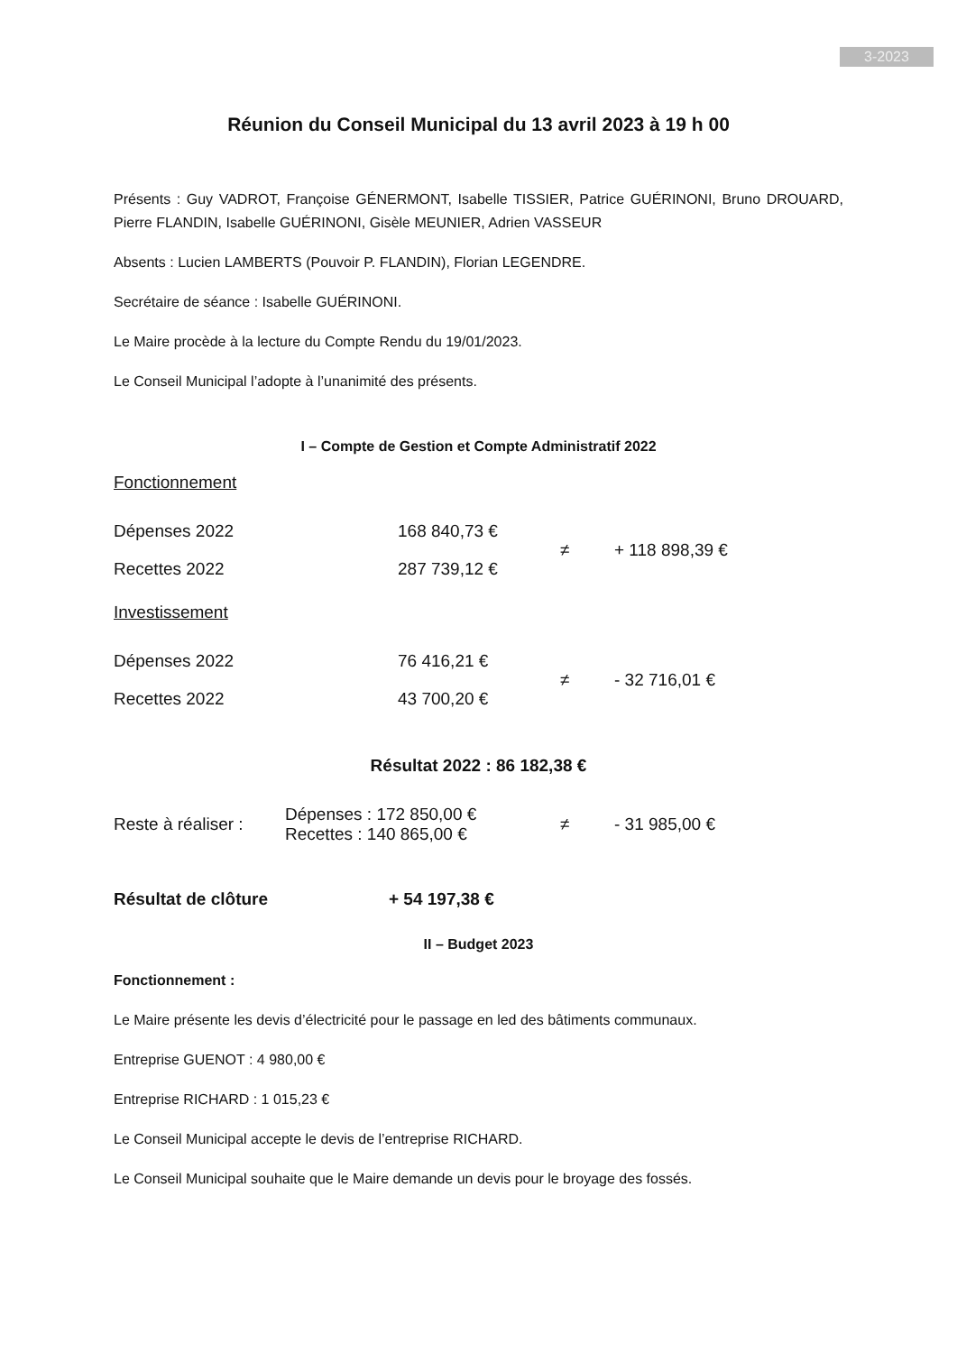3-2023
Réunion du Conseil Municipal du 13 avril 2023 à 19 h 00
Présents : Guy VADROT, Françoise GÉNERMONT, Isabelle TISSIER, Patrice GUÉRINONI, Bruno DROUARD, Pierre FLANDIN, Isabelle GUÉRINONI, Gisèle MEUNIER, Adrien VASSEUR
Absents : Lucien LAMBERTS (Pouvoir P. FLANDIN), Florian LEGENDRE.
Secrétaire de séance : Isabelle GUÉRINONI.
Le Maire procède à la lecture du Compte Rendu du 19/01/2023.
Le Conseil Municipal l’adopte à l’unanimité des présents.
I – Compte de Gestion et Compte Administratif 2022
Fonctionnement
| Dépenses 2022 | 168 840,73 € | ≠ | + 118 898,39 € |
| Recettes 2022 | 287 739,12 € | | |
Investissement
| Dépenses 2022 | 76 416,21 € | ≠ | - 32 716,01 € |
| Recettes 2022 | 43 700,20 € | | |
Résultat 2022 : 86 182,38 €
| Reste à réaliser : | Dépenses : 172 850,00 € Recettes : 140 865,00 € | ≠ | - 31 985,00 € |
| Résultat de clôture | + 54 197,38 € |
II – Budget 2023
Fonctionnement :
Le Maire présente les devis d’électricité pour le passage en led des bâtiments communaux.
Entreprise GUENOT : 4 980,00 €
Entreprise RICHARD : 1 015,23 €
Le Conseil Municipal accepte le devis de l’entreprise RICHARD.
Le Conseil Municipal souhaite que le Maire demande un devis pour le broyage des fossés.